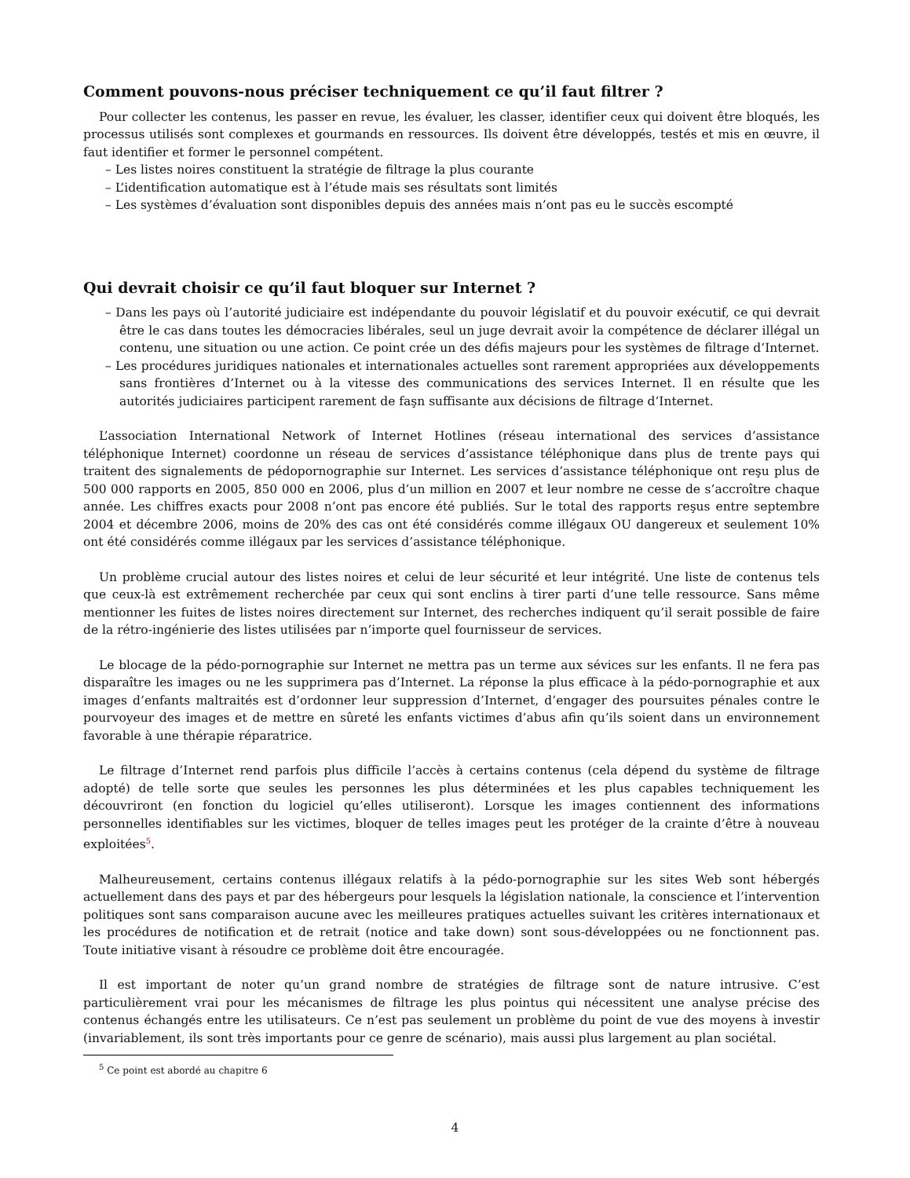Comment pouvons-nous préciser techniquement ce qu’il faut filtrer ?
Pour collecter les contenus, les passer en revue, les évaluer, les classer, identifier ceux qui doivent être bloqués, les processus utilisés sont complexes et gourmands en ressources. Ils doivent être développés, testés et mis en œuvre, il faut identifier et former le personnel compétent.
– Les listes noires constituent la stratégie de filtrage la plus courante
– L’identification automatique est à l’étude mais ses résultats sont limités
– Les systèmes d’évaluation sont disponibles depuis des années mais n’ont pas eu le succès escompté
Qui devrait choisir ce qu’il faut bloquer sur Internet ?
– Dans les pays où l’autorité judiciaire est indépendante du pouvoir législatif et du pouvoir exécutif, ce qui devrait être le cas dans toutes les démocracies libérales, seul un juge devrait avoir la compétence de déclarer illégal un contenu, une situation ou une action. Ce point crée un des défis majeurs pour les systèmes de filtrage d’Internet.
– Les procédures juridiques nationales et internationales actuelles sont rarement appropriées aux développements sans frontières d’Internet ou à la vitesse des communications des services Internet. Il en résulte que les autorités judiciaires participent rarement de faşn suffisante aux décisions de filtrage d’Internet.
L’association International Network of Internet Hotlines (réseau international des services d’assistance téléphonique Internet) coordonne un réseau de services d’assistance téléphonique dans plus de trente pays qui traitent des signalements de pédopornographie sur Internet. Les services d’assistance téléphonique ont reşu plus de 500 000 rapports en 2005, 850 000 en 2006, plus d’un million en 2007 et leur nombre ne cesse de s’accroître chaque année. Les chiffres exacts pour 2008 n’ont pas encore été publiés. Sur le total des rapports reşus entre septembre 2004 et décembre 2006, moins de 20% des cas ont été considérés comme illégaux OU dangereux et seulement 10% ont été considérés comme illégaux par les services d’assistance téléphonique.
Un problème crucial autour des listes noires et celui de leur sécurité et leur intégrité. Une liste de contenus tels que ceux-là est extrêmement recherchée par ceux qui sont enclins à tirer parti d’une telle ressource. Sans même mentionner les fuites de listes noires directement sur Internet, des recherches indiquent qu’il serait possible de faire de la rétro-ingénierie des listes utilisées par n’importe quel fournisseur de services.
Le blocage de la pédo-pornographie sur Internet ne mettra pas un terme aux sévices sur les enfants. Il ne fera pas disparaître les images ou ne les supprimera pas d’Internet. La réponse la plus efficace à la pédo-pornographie et aux images d’enfants maltraités est d’ordonner leur suppression d’Internet, d’engager des poursuites pénales contre le pourvoyeur des images et de mettre en sûreté les enfants victimes d’abus afin qu’ils soient dans un environnement favorable à une thérapie réparatrice.
Le filtrage d’Internet rend parfois plus difficile l’accès à certains contenus (cela dépend du système de filtrage adopté) de telle sorte que seules les personnes les plus déterminées et les plus capables techniquement les découvriront (en fonction du logiciel qu’elles utiliseront). Lorsque les images contiennent des informations personnelles identifiables sur les victimes, bloquer de telles images peut les protéger de la crainte d’être à nouveau exploitées<sup>5</sup>.
Malheureusement, certains contenus illégaux relatifs à la pédo-pornographie sur les sites Web sont hébergés actuellement dans des pays et par des hébergeurs pour lesquels la législation nationale, la conscience et l’intervention politiques sont sans comparaison aucune avec les meilleures pratiques actuelles suivant les critères internationaux et les procédures de notification et de retrait (notice and take down) sont sous-développées ou ne fonctionnent pas. Toute initiative visant à résoudre ce problème doit être encouragée.
Il est important de noter qu’un grand nombre de stratégies de filtrage sont de nature intrusive. C’est particulièrement vrai pour les mécanismes de filtrage les plus pointus qui nécessitent une analyse précise des contenus échangés entre les utilisateurs. Ce n’est pas seulement un problème du point de vue des moyens à investir (invariablement, ils sont très importants pour ce genre de scénario), mais aussi plus largement au plan sociétal.
<sup>5</sup> Ce point est abordé au chapitre 6
4